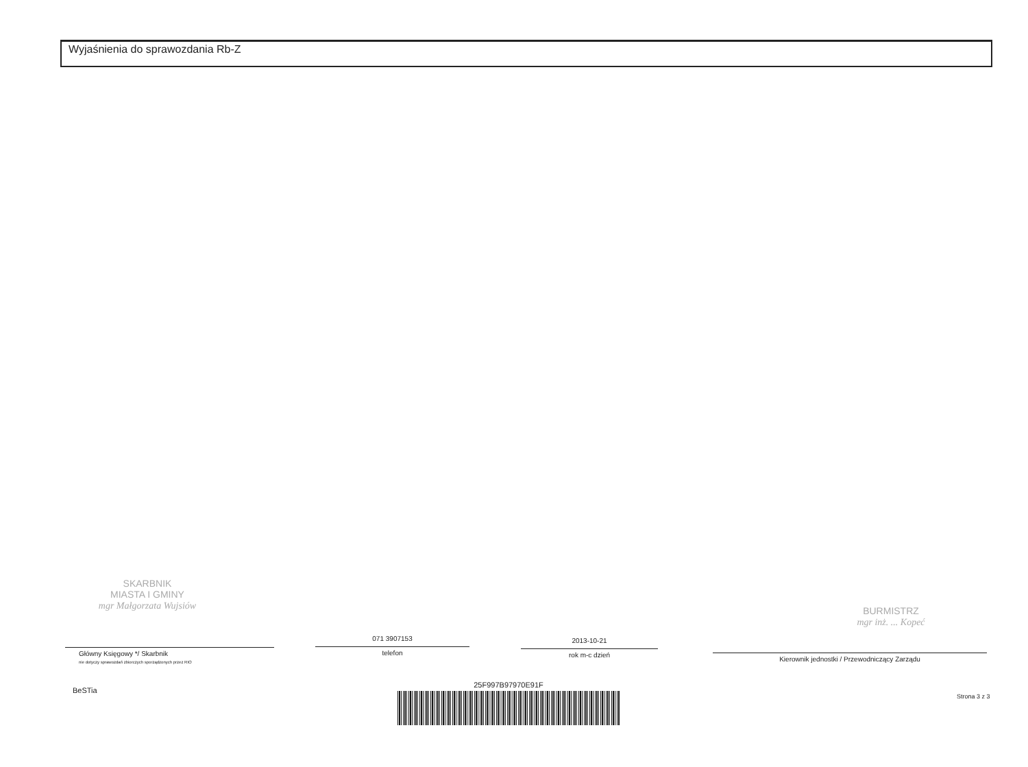Wyjaśnienia do sprawozdania Rb-Z
SKARBNIK
MIASTA I GMINY
mgr Małgorzata Wujsiów
BURMISTRZ
mgr inż. ... Kopeć
Główny Księgowy */ Skarbnik
nie dotyczy sprawozdań zbiorczych sporządzonych przez RIO
071 3907153
telefon
2013-10-21
rok m-c dzień
Kierownik jednostki / Przewodniczący Zarządu
BeSTia
25F997B97970E91F
Strona 3 z 3